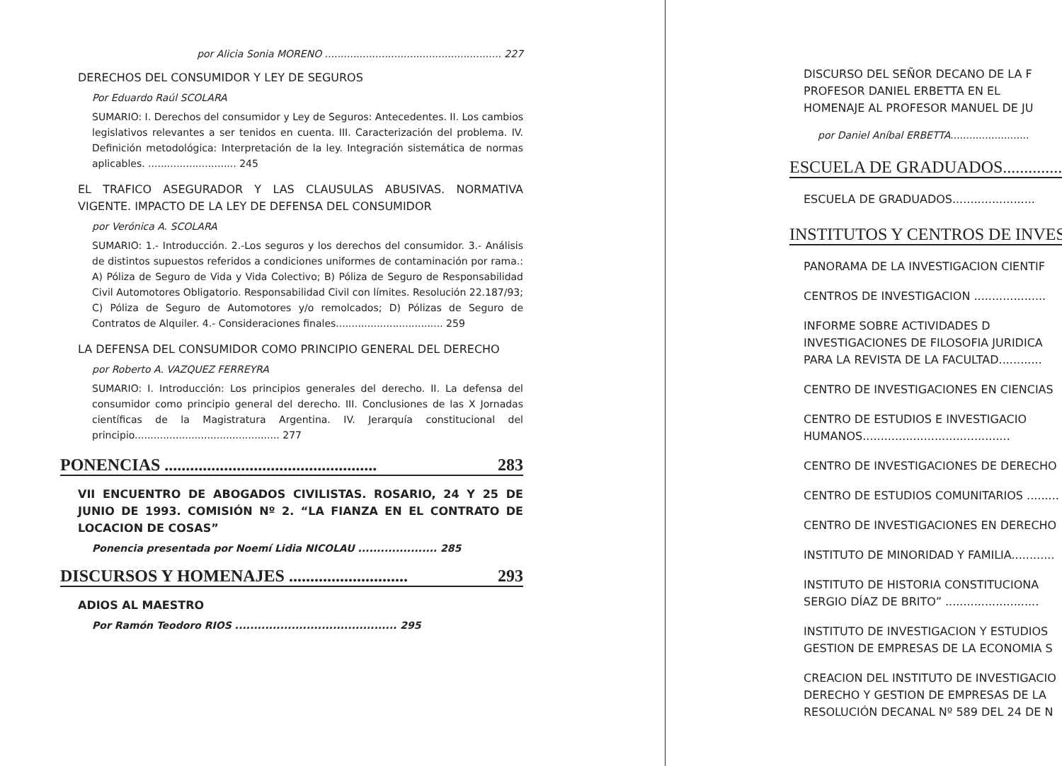por Alicia Sonia MORENO ........................................................ 227
DERECHOS DEL CONSUMIDOR Y LEY DE SEGUROS
Por Eduardo Raúl SCOLARA
SUMARIO: I. Derechos del consumidor y Ley de Seguros: Antecedentes. II. Los cambios legislativos relevantes a ser tenidos en cuenta. III. Caracterización del problema. IV. Definición metodológica: Interpretación de la ley. Integración sistemática de normas aplicables. ............................ 245
EL TRAFICO ASEGURADOR Y LAS CLAUSULAS ABUSIVAS. NORMATIVA VIGENTE. IMPACTO DE LA LEY DE DEFENSA DEL CONSUMIDOR
por Verónica A. SCOLARA
SUMARIO: 1.- Introducción. 2.-Los seguros y los derechos del consumidor. 3.- Análisis de distintos supuestos referidos a condiciones uniformes de contaminación por rama.: A) Póliza de Seguro de Vida y Vida Colectivo; B) Póliza de Seguro de Responsabilidad Civil Automotores Obligatorio. Responsabilidad Civil con límites. Resolución 22.187/93; C) Póliza de Seguro de Automotores y/o remolcados; D) Pólizas de Seguro de Contratos de Alquiler. 4.- Consideraciones finales.................................. 259
LA DEFENSA DEL CONSUMIDOR COMO PRINCIPIO GENERAL DEL DERECHO
por Roberto A. VAZQUEZ FERREYRA
SUMARIO: I. Introducción: Los principios generales del derecho. II. La defensa del consumidor como principio general del derecho. III. Conclusiones de las X Jornadas científicas de la Magistratura Argentina. IV. Jerarquía constitucional del principio.............................................. 277
PONENCIAS .................................................. 283
VII ENCUENTRO DE ABOGADOS CIVILISTAS. ROSARIO, 24 Y 25 DE JUNIO DE 1993. COMISIÓN Nº 2. “LA FIANZA EN EL CONTRATO DE LOCACION DE COSAS”
Ponencia presentada por Noemí Lidia NICOLAU ..................... 285
DISCURSOS Y HOMENAJES ............................ 293
ADIOS AL MAESTRO
Por Ramón Teodoro RIOS ........................................... 295
DISCURSO DEL SEÑOR DECANO DE LA F
PROFESOR DANIEL ERBETTA EN EL
HOMENAJE AL PROFESOR MANUEL DE JU
por Daniel Aníbal ERBETTA.........................
ESCUELA DE GRADUADOS..............
ESCUELA DE GRADUADOS.......................
INSTITUTOS Y CENTROS DE INVES
PANORAMA DE LA INVESTIGACION CIENTIF
CENTROS DE INVESTIGACION ....................
INFORME SOBRE ACTIVIDADES D
INVESTIGACIONES DE FILOSOFIA JURIDICA
PARA LA REVISTA DE LA FACULTAD............
CENTRO DE INVESTIGACIONES EN CIENCIAS
CENTRO DE ESTUDIOS E INVESTIGACIO
HUMANOS.........................................
CENTRO DE INVESTIGACIONES DE DERECHO
CENTRO DE ESTUDIOS COMUNITARIOS .........
CENTRO DE INVESTIGACIONES EN DERECHO
INSTITUTO DE MINORIDAD Y FAMILIA............
INSTITUTO DE HISTORIA CONSTITUCIONA
SERGIO DÍAZ DE BRITO” ..........................
INSTITUTO DE INVESTIGACION Y ESTUDIOS
GESTION DE EMPRESAS DE LA ECONOMIA S
CREACION DEL INSTITUTO DE INVESTIGACIO
DERECHO Y GESTION DE EMPRESAS DE LA
RESOLUCIÓN DECANAL Nº 589 DEL 24 DE N